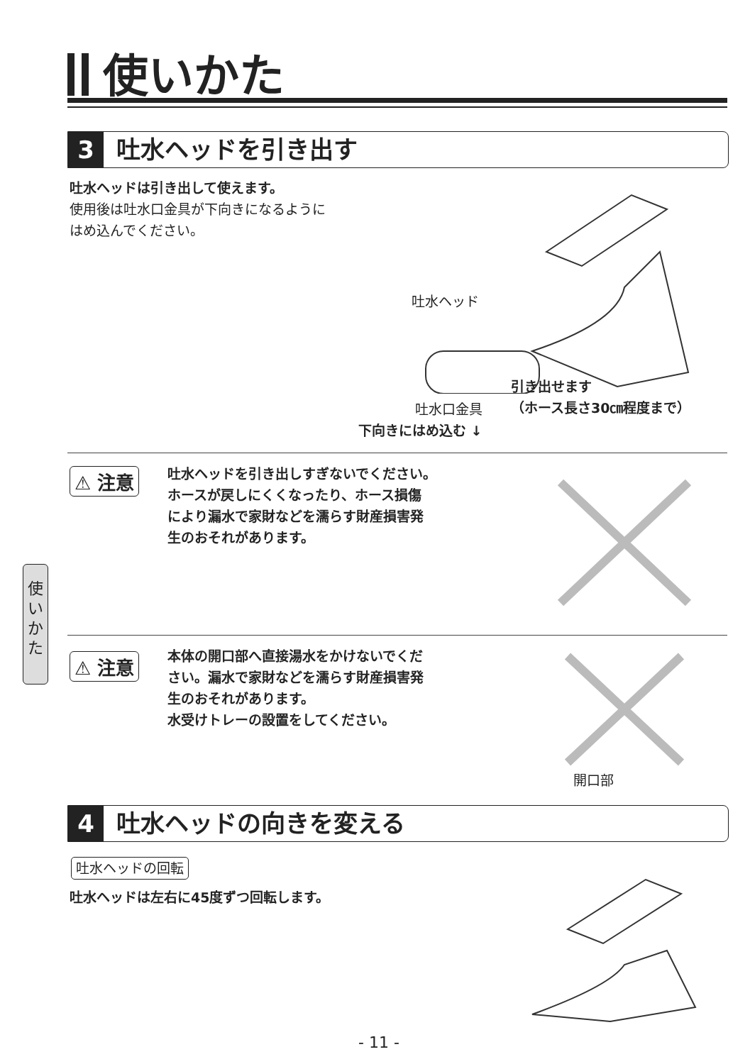使いかた
3 吐水ヘッドを引き出す
吐水ヘッドは引き出して使えます。
使用後は吐水口金具が下向きになるように
はめ込んでください。
吐水ヘッド
引き出せます
（ホース長さ30㎝程度まで）
吐水口金具
下向きにはめ込む ↓
⚠ 注意
吐水ヘッドを引き出しすぎないでください。
ホースが戻しにくくなったり、ホース損傷
により漏水で家財などを濡らす財産損害発
生のおそれがあります。
⚠ 注意
本体の開口部へ直接湯水をかけないでくだ
さい。漏水で家財などを濡らす財産損害発
生のおそれがあります。
水受けトレーの設置をしてください。
開口部
使
い
か
た
4 吐水ヘッドの向きを変える
吐水ヘッドの回転
吐水ヘッドは左右に45度ずつ回転します。
- 11 -